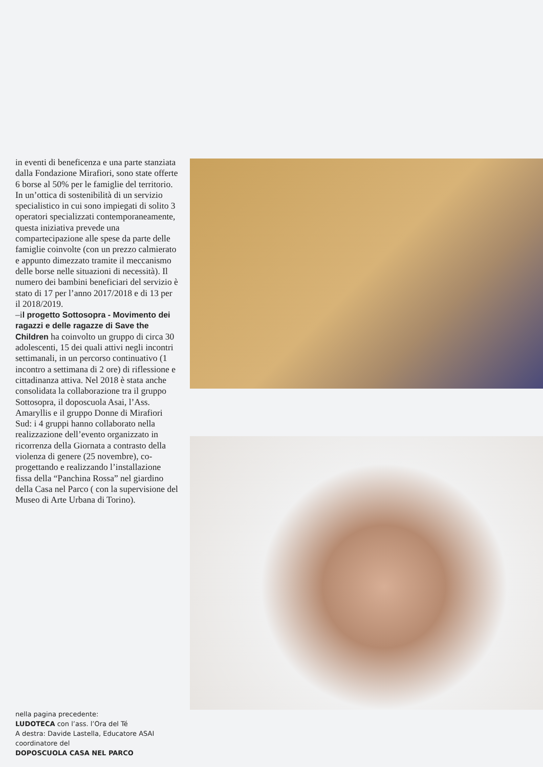in eventi di beneficenza e una parte stanziata dalla Fondazione Mirafiori, sono state offerte 6 borse al 50% per le famiglie del territorio. In un’ottica di sostenibilità di un servizio specialistico in cui sono impiegati di solito 3 operatori specializzati contemporaneamente, questa iniziativa prevede una compartecipazione alle spese da parte delle famiglie coinvolte (con un prezzo calmierato e appunto dimezzato tramite il meccanismo delle borse nelle situazioni di necessità). Il numero dei bambini beneficiari del servizio è stato di 17 per l’anno 2017/2018 e di 13 per il 2018/2019.
–il progetto Sottosopra - Movimento dei ragazzi e delle ragazze di Save the Children ha coinvolto un gruppo di circa 30 adolescenti, 15 dei quali attivi negli incontri settimanali, in un percorso continuativo (1 incontro a settimana di 2 ore) di riflessione e cittadinanza attiva. Nel 2018 è stata anche consolidata la collaborazione tra il gruppo Sottosopra, il doposcuola Asai, l’Ass. Amaryllis e il gruppo Donne di Mirafiori Sud: i 4 gruppi hanno collaborato nella realizzazione dell’evento organizzato in ricorrenza della Giornata a contrasto della violenza di genere (25 novembre), co-progettando e realizzando l’installazione fissa della “Panchina Rossa” nel giardino della Casa nel Parco ( con la supervisione del Museo di Arte Urbana di Torino).
nella pagina precedente:
LUDOTECA con l’ass. l’Ora del Té
A destra: Davide Lastella, Educatore ASAI coordinatore del
DOPOSCUOLA CASA NEL PARCO